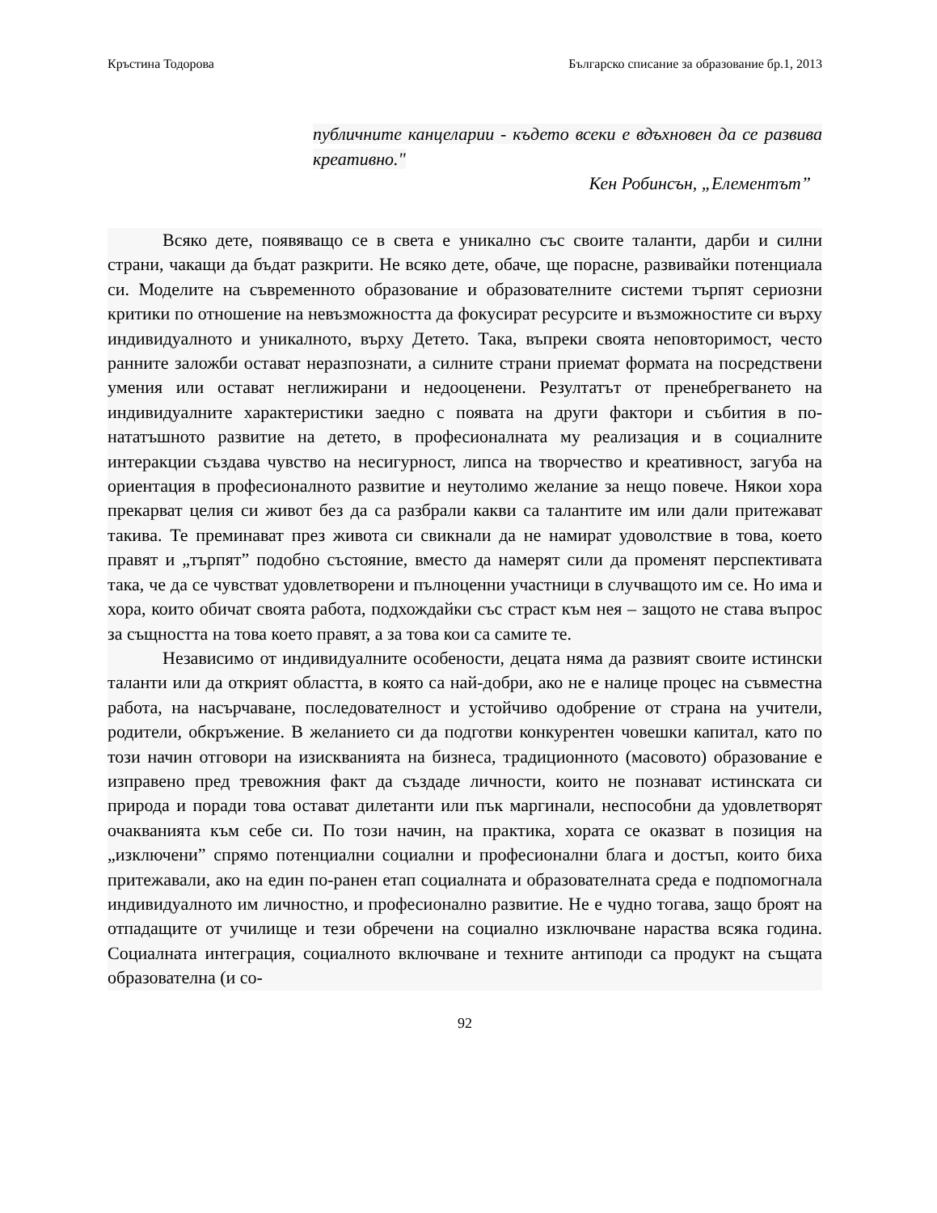Кръстина Тодорова Българско списание за образование бр.1, 2013
публичните канцеларии - където всеки е вдъхновен да се развива креативно."
Кен Робинсън, „Елементът”
Всяко дете, появяващо се в света е уникално със своите таланти, дарби и силни страни, чакащи да бъдат разкрити. Не всяко дете, обаче, ще порасне, развивайки потенциала си. Моделите на съвременното образование и образователните системи търпят сериозни критики по отношение на невъзможността да фокусират ресурсите и възможностите си върху индивидуалното и уникалното, върху Детето. Така, въпреки своята неповторимост, често ранните заложби остават неразпознати, а силните страни приемат формата на посредствени умения или остават неглижирани и недооценени. Резултатът от пренебрегването на индивидуалните характеристики заедно с появата на други фактори и събития в по-нататъшното развитие на детето, в професионалната му реализация и в социалните интеракции създава чувство на несигурност, липса на творчество и креативност, загуба на ориентация в професионалното развитие и неутолимо желание за нещо повече. Някои хора прекарват целия си живот без да са разбрали какви са талантите им или дали притежават такива. Те преминават през живота си свикнали да не намират удоволствие в това, което правят и „търпят” подобно състояние, вместо да намерят сили да променят перспективата така, че да се чувстват удовлетворени и пълноценни участници в случващото им се. Но има и хора, които обичат своята работа, подхождайки със страст към нея – защото не става въпрос за същността на това което правят, а за това кои са самите те.
Независимо от индивидуалните особености, децата няма да развият своите истински таланти или да открият областта, в която са най-добри, ако не е налице процес на съвместна работа, на насърчаване, последователност и устойчиво одобрение от страна на учители, родители, обкръжение. В желанието си да подготви конкурентен човешки капитал, като по този начин отговори на изискванията на бизнеса, традиционното (масовото) образование е изправено пред тревожния факт да създаде личности, които не познават истинската си природа и поради това остават дилетанти или пък маргинали, неспособни да удовлетворят очакванията към себе си. По този начин, на практика, хората се оказват в позиция на „изключени” спрямо потенциални социални и професионални блага и достъп, които биха притежавали, ако на един по-ранен етап социалната и образователната среда е подпомогнала индивидуалното им личностно, и професионално развитие. Не е чудно тогава, защо броят на отпадащите от училище и тези обречени на социално изключване нараства всяка година. Социалната интеграция, социалното включване и техните антиподи са продукт на същата образователна (и со-
92